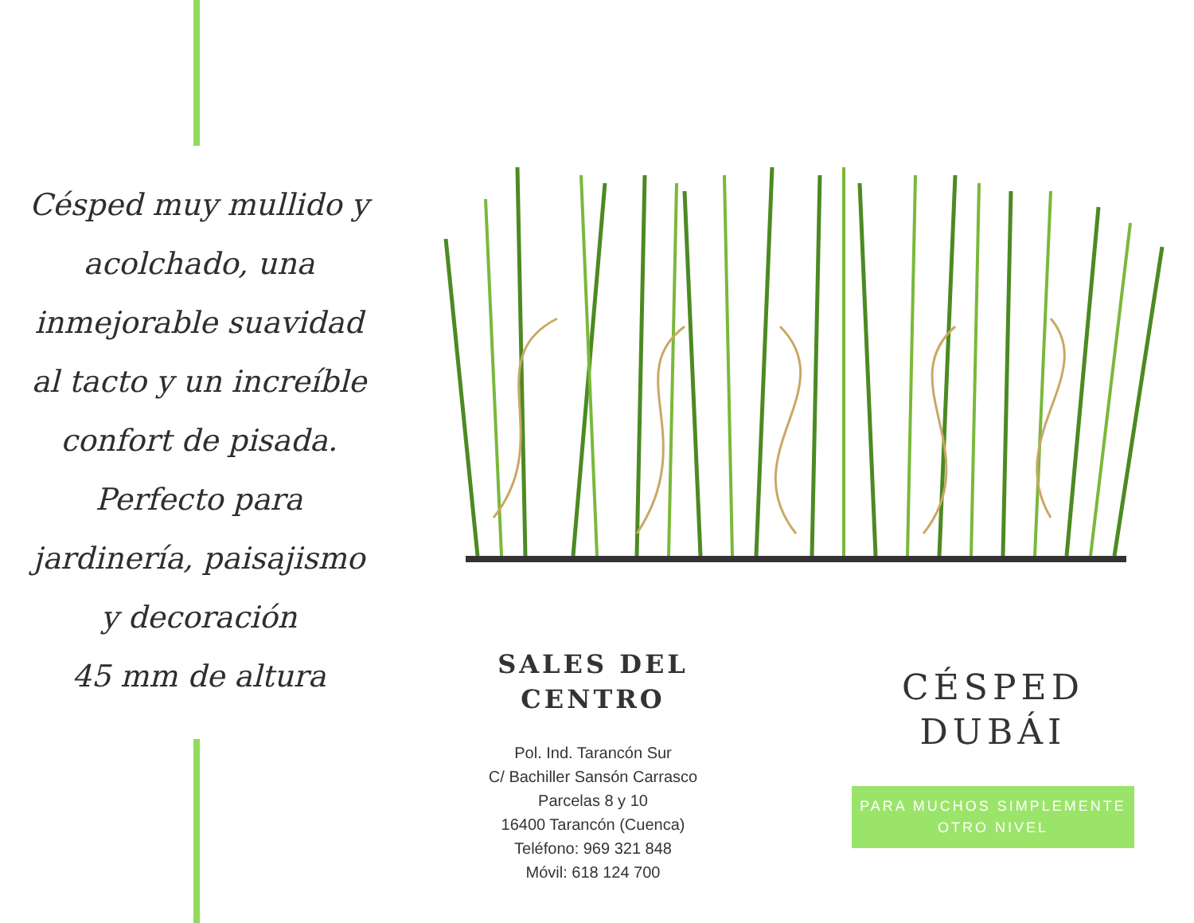Césped muy mullido y acolchado, una inmejorable suavidad al tacto y un increíble confort de pisada. Perfecto para jardinería, paisajismo y decoración
45 mm de altura
SALES DEL
CENTRO
Pol. Ind. Tarancón Sur
C/ Bachiller Sansón Carrasco
Parcelas 8 y 10
16400 Tarancón (Cuenca)
Teléfono: 969 321 848
Móvil: 618 124 700
CÉSPED
DUBÁI
PARA MUCHOS SIMPLEMENTE OTRO NIVEL